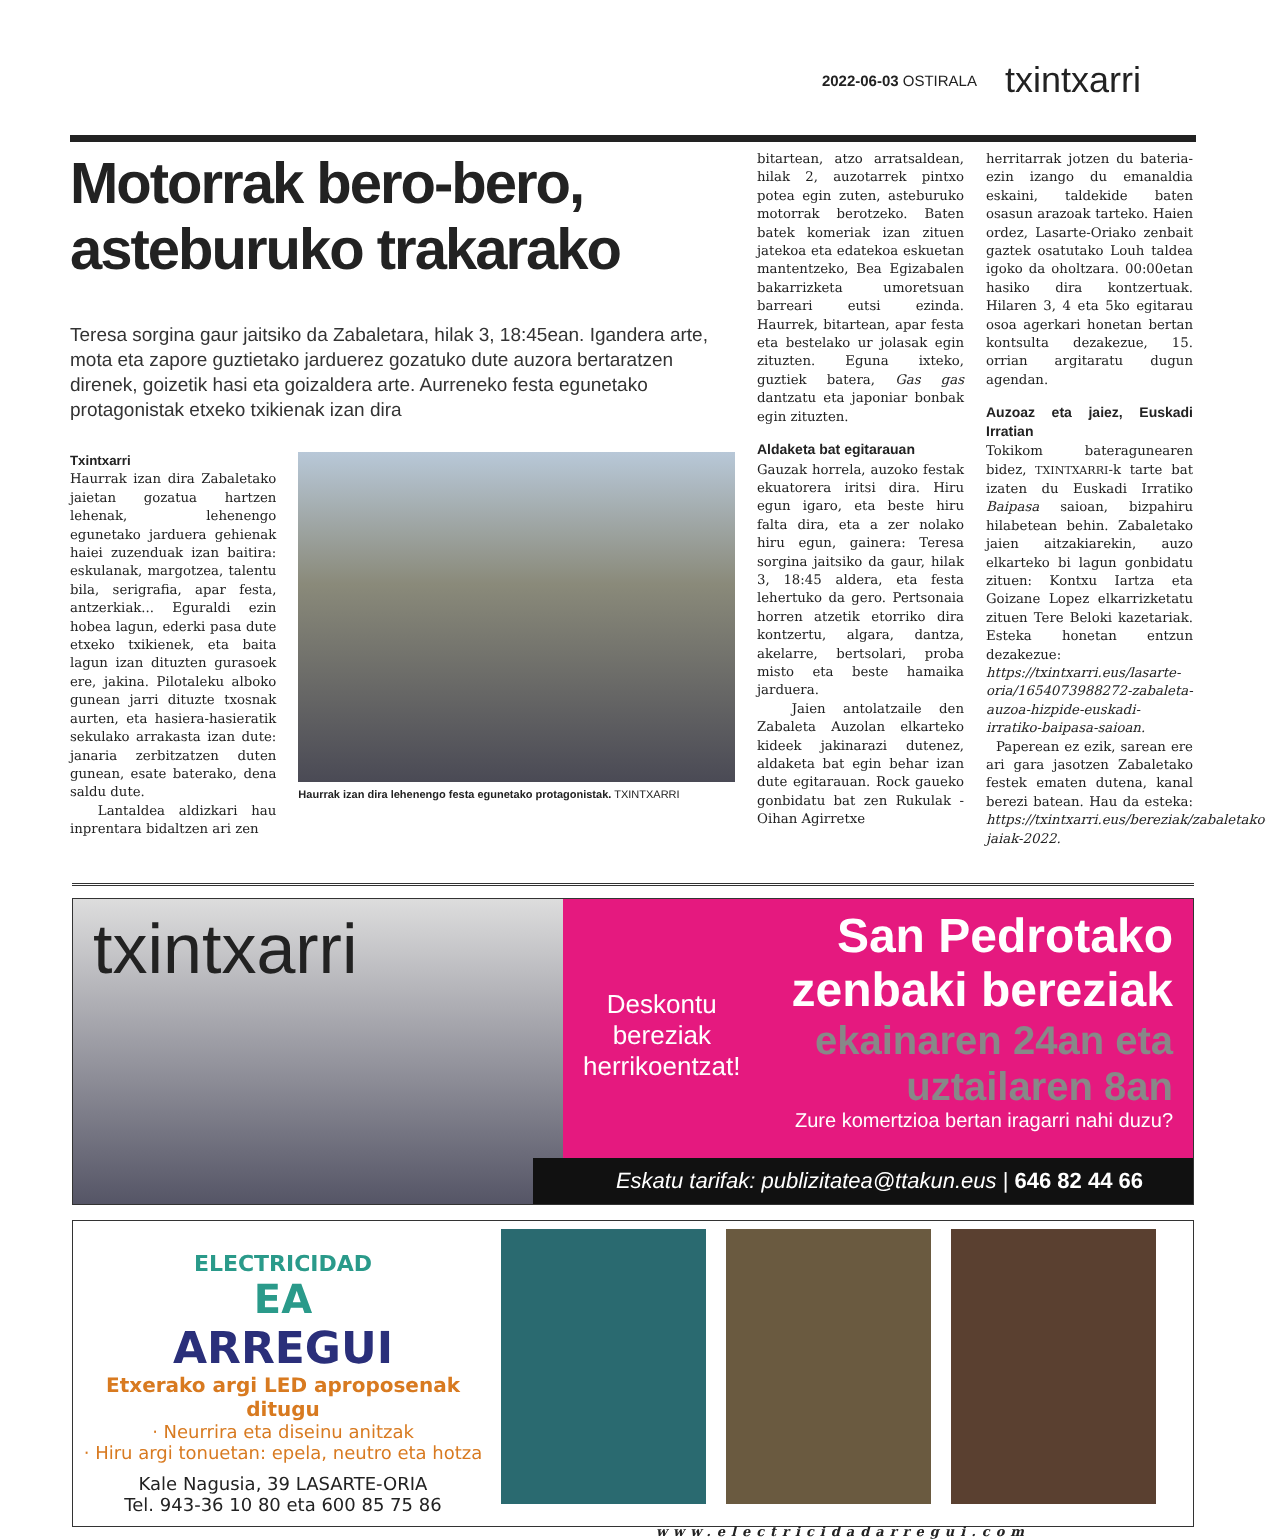2022-06-03 OSTIRALA txintxarri
Motorrak bero-bero, asteburuko trakarako
Teresa sorgina gaur jaitsiko da Zabaletara, hilak 3, 18:45ean. Igandera arte, mota eta zapore guztietako jarduerez gozatuko dute auzora bertaratzen direnek, goizetik hasi eta goizaldera arte. Aurreneko festa egunetako protagonistak etxeko txikienak izan dira
Txintxarri
Haurrak izan dira Zabaletako jaietan gozatua hartzen lehenak, lehenengo egunetako jarduera gehienak haiei zuzenduak izan baitira: eskulanak, margotzea, talentu bila, serigrafia, apar festa, antzerkiak... Eguraldi ezin hobea lagun, ederki pasa dute etxeko txikienek, eta baita lagun izan dituzten gurasoek ere, jakina. Pilotaleku alboko gunean jarri dituzte txosnak aurten, eta hasiera-hasieratik sekulako arrakasta izan dute: janaria zerbitzatzen duten gunean, esate baterako, dena saldu dute.
Lantaldea aldizkari hau inprentara bidaltzen ari zen
Haurrak izan dira lehenengo festa egunetako protagonistak. TXINTXARRI
bitartean, atzo arratsaldean, hilak 2, auzotarrek pintxo potea egin zuten, asteburuko motorrak berotzeko. Baten batek komeriak izan zituen jatekoa eta edatekoa eskuetan mantentzeko, Bea Egizabalen bakarrizketa umoretsuan barreari eutsi ezinda. Haurrek, bitartean, apar festa eta bestelako ur jolasak egin zituzten. Eguna ixteko, guztiek batera, Gas gas dantzatu eta japoniar bonbak egin zituzten.
Aldaketa bat egitarauan
Gauzak horrela, auzoko festak ekuatorera iritsi dira. Hiru egun igaro, eta beste hiru falta dira, eta a zer nolako hiru egun, gainera: Teresa sorgina jaitsiko da gaur, hilak 3, 18:45 aldera, eta festa lehertuko da gero. Pertsonaia horren atzetik etorriko dira kontzertu, algara, dantza, akelarre, bertsolari, proba misto eta beste hamaika jarduera.
Jaien antolatzaile den Zabaleta Auzolan elkarteko kideek jakinarazi dutenez, aldaketa bat egin behar izan dute egitarauan. Rock gaueko gonbidatu bat zen Rukulak -Oihan Agirretxe
herritarrak jotzen du bateria- ezin izango du emanaldia eskaini, taldekide baten osasun arazoak tarteko. Haien ordez, Lasarte-Oriako zenbait gaztek osatutako Louh taldea igoko da oholtzara. 00:00etan hasiko dira kontzertuak. Hilaren 3, 4 eta 5ko egitarau osoa agerkari honetan bertan kontsulta dezakezue, 15. orrian argitaratu dugun agendan.
Auzoaz eta jaiez, Euskadi Irratian
Tokikom bateragunearen bidez, TXINTXARRI-k tarte bat izaten du Euskadi Irratiko Baipasa saioan, bizpahiru hilabetean behin. Zabaletako jaien aitzakiarekin, auzo elkarteko bi lagun gonbidatu zituen: Kontxu Iartza eta Goizane Lopez elkarrizketatu zituen Tere Beloki kazetariak. Esteka honetan entzun dezakezue: https://txintxarri.eus/lasarte-oria/1654073988272-zabaleta-auzoa-hizpide-euskadi-irratiko-baipasa-saioan.
Paperean ez ezik, sarean ere ari gara jasotzen Zabaletako festek ematen dutena, kanal berezi batean. Hau da esteka: https://txintxarri.eus/bereziak/zabaletako-jaiak-2022.
txintxarri
Deskontu
bereziak
herrikoentzat!
San Pedrotako
zenbaki bereziak
ekainaren 24an eta
uztailaren 8an
Zure komertzioa bertan iragarri nahi duzu?
Eskatu tarifak: publizitatea@ttakun.eus | 646 82 44 66
ELECTRICIDAD
EA
ARREGUI
Etxerako argi LED aproposenak ditugu
· Neurrira eta diseinu anitzak
· Hiru argi tonuetan: epela, neutro eta hotza
Kale Nagusia, 39 LASARTE-ORIA
Tel. 943-36 10 80 eta 600 85 75 86
www.electricidadarregui.com